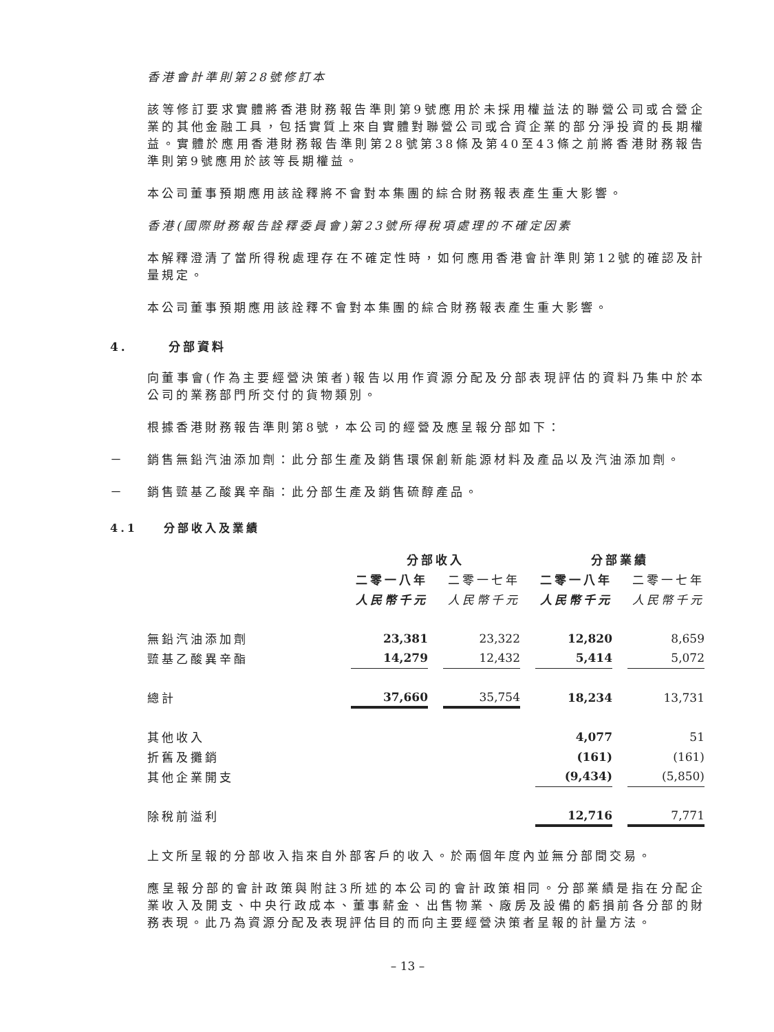香港會計準則第28號修訂本
該等修訂要求實體將香港財務報告準則第9號應用於未採用權益法的聯營公司或合營企業的其他金融工具，包括實質上來自實體對聯營公司或合資企業的部分淨投資的長期權益。實體於應用香港財務報告準則第28號第38條及第40至43條之前將香港財務報告準則第9號應用於該等長期權益。
本公司董事預期應用該詮釋將不會對本集團的綜合財務報表產生重大影響。
香港(國際財務報告詮釋委員會)第23號所得稅項處理的不確定因素
本解釋澄清了當所得稅處理存在不確定性時，如何應用香港會計準則第12號的確認及計量規定。
本公司董事預期應用該詮釋不會對本集團的綜合財務報表產生重大影響。
4. 分部資料
向董事會(作為主要經營決策者)報告以用作資源分配及分部表現評估的資料乃集中於本公司的業務部門所交付的貨物類別。
根據香港財務報告準則第8號，本公司的經營及應呈報分部如下：
－ 銷售無鉛汽油添加劑：此分部生產及銷售環保創新能源材料及產品以及汽油添加劑。
－ 銷售巰基乙酸異辛酯：此分部生產及銷售硫醇產品。
4.1 分部收入及業績
| | 分部收入 | | | | 分部業績 | | |
| --- | --- | --- | --- | --- | --- | --- | --- |
| | 二零一八年 | | 二零一七年 | | 二零一八年 | | 二零一七年 |
| | 人民幣千元 | | 人民幣千元 | | 人民幣千元 | | 人民幣千元 |
| 無鉛汽油添加劑 | 23,381 | | 23,322 | | 12,820 | | 8,659 |
| 巰基乙酸異辛酯 | 14,279 | | 12,432 | | 5,414 | | 5,072 |
| 總計 | 37,660 | | 35,754 | | 18,234 | | 13,731 |
| 其他收入 | | | | | 4,077 | | 51 |
| 折舊及攤銷 | | | | | (161) | | (161) |
| 其他企業開支 | | | | | (9,434) | | (5,850) |
| 除稅前溢利 | | | | | 12,716 | | 7,771 |
上文所呈報的分部收入指來自外部客戶的收入。於兩個年度內並無分部間交易。
應呈報分部的會計政策與附註3所述的本公司的會計政策相同。分部業績是指在分配企業收入及開支、中央行政成本、董事薪金、出售物業、廠房及設備的虧損前各分部的財務表現。此乃為資源分配及表現評估目的而向主要經營決策者呈報的計量方法。
– 13 –